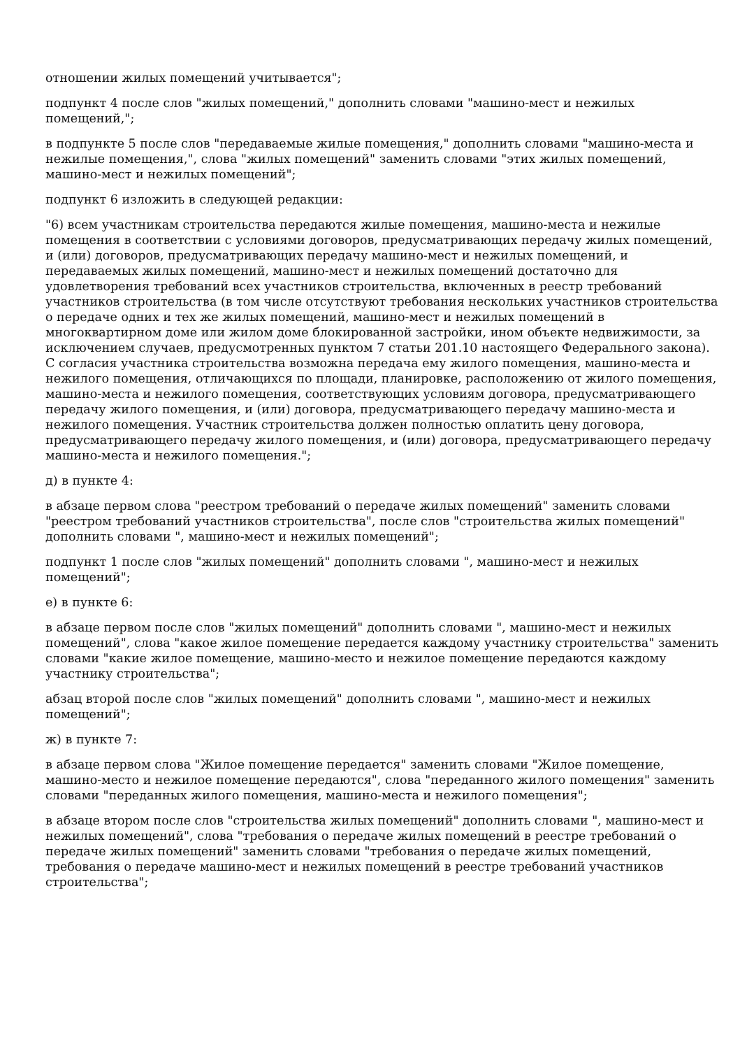отношении жилых помещений учитывается";
подпункт 4 после слов "жилых помещений," дополнить словами "машино-мест и нежилых помещений,";
в подпункте 5 после слов "передаваемые жилые помещения," дополнить словами "машино-места и нежилые помещения,", слова "жилых помещений" заменить словами "этих жилых помещений, машино-мест и нежилых помещений";
подпункт 6 изложить в следующей редакции:
"6) всем участникам строительства передаются жилые помещения, машино-места и нежилые помещения в соответствии с условиями договоров, предусматривающих передачу жилых помещений, и (или) договоров, предусматривающих передачу машино-мест и нежилых помещений, и передаваемых жилых помещений, машино-мест и нежилых помещений достаточно для удовлетворения требований всех участников строительства, включенных в реестр требований участников строительства (в том числе отсутствуют требования нескольких участников строительства о передаче одних и тех же жилых помещений, машино-мест и нежилых помещений в многоквартирном доме или жилом доме блокированной застройки, ином объекте недвижимости, за исключением случаев, предусмотренных пунктом 7 статьи 201.10 настоящего Федерального закона). С согласия участника строительства возможна передача ему жилого помещения, машино-места и нежилого помещения, отличающихся по площади, планировке, расположению от жилого помещения, машино-места и нежилого помещения, соответствующих условиям договора, предусматривающего передачу жилого помещения, и (или) договора, предусматривающего передачу машино-места и нежилого помещения. Участник строительства должен полностью оплатить цену договора, предусматривающего передачу жилого помещения, и (или) договора, предусматривающего передачу машино-места и нежилого помещения.";
д) в пункте 4:
в абзаце первом слова "реестром требований о передаче жилых помещений" заменить словами "реестром требований участников строительства", после слов "строительства жилых помещений" дополнить словами ", машино-мест и нежилых помещений";
подпункт 1 после слов "жилых помещений" дополнить словами ", машино-мест и нежилых помещений";
е) в пункте 6:
в абзаце первом после слов "жилых помещений" дополнить словами ", машино-мест и нежилых помещений", слова "какое жилое помещение передается каждому участнику строительства" заменить словами "какие жилое помещение, машино-место и нежилое помещение передаются каждому участнику строительства";
абзац второй после слов "жилых помещений" дополнить словами ", машино-мест и нежилых помещений";
ж) в пункте 7:
в абзаце первом слова "Жилое помещение передается" заменить словами "Жилое помещение, машино-место и нежилое помещение передаются", слова "переданного жилого помещения" заменить словами "переданных жилого помещения, машино-места и нежилого помещения";
в абзаце втором после слов "строительства жилых помещений" дополнить словами ", машино-мест и нежилых помещений", слова "требования о передаче жилых помещений в реестре требований о передаче жилых помещений" заменить словами "требования о передаче жилых помещений, требования о передаче машино-мест и нежилых помещений в реестре требований участников строительства";